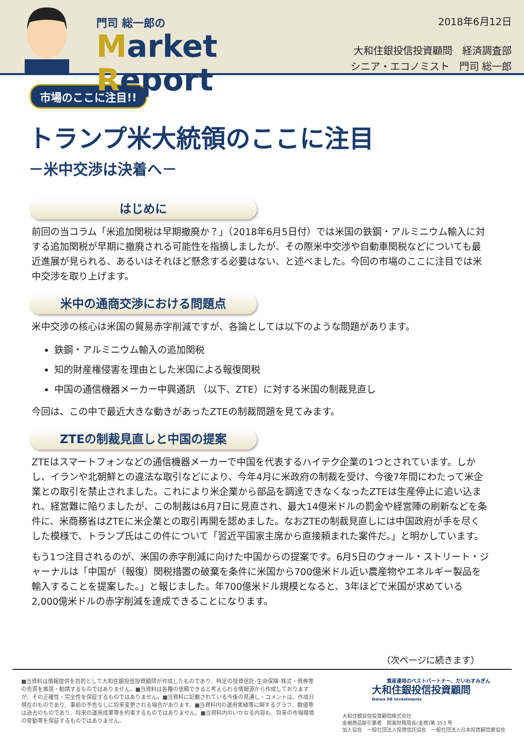門司 総一郎の
Market Report
2018年6月12日
大和住銀投信投資顧問　経済調査部
シニア・エコノミスト　門司 総一郎
市場のここに注目!!
トランプ米大統領のここに注目
－米中交渉は決着へ－
はじめに
前回の当コラム「米追加関税は早期撤廃か？」（2018年6月5日付）では米国の鉄鋼・アルミニウム輸入に対する追加関税が早期に撤廃される可能性を指摘しましたが、その際米中交渉や自動車関税などについても最近進展が見られる、あるいはそれほど懸念する必要はない、と述べました。今回の市場のここに注目では米中交渉を取り上げます。
米中の通商交渉における問題点
米中交渉の核心は米国の貿易赤字削減ですが、各論としては以下のような問題があります。
鉄鋼・アルミニウム輸入の追加関税
知的財産権侵害を理由とした米国による報復関税
中国の通信機器メーカー中興通訊 （以下、ZTE）に対する米国の制裁見直し
今回は、この中で最近大きな動きがあったZTEの制裁問題を見てみます。
ZTEの制裁見直しと中国の提案
ZTEはスマートフォンなどの通信機器メーカーで中国を代表するハイテク企業の1つとされています。しかし、イランや北朝鮮との違法な取引などにより、今年4月に米政府の制裁を受け、今後7年間にわたって米企業との取引を禁止されました。これにより米企業から部品を調達できなくなったZTEは生産停止に追い込まれ、経営難に陥りましたが、この制裁は6月7日に見直され、最大14億米ドルの罰金や経営陣の刷新などを条件に、米商務省はZTEに米企業との取引再開を認めました。なおZTEの制裁見直しには中国政府が手を尽くした模様で、トランプ氏はこの件について「習近平国家主席から直接頼まれた案件だ。」と明かしています。
もう1つ注目されるのが、米国の赤字削減に向けた中国からの提案です。6月5日のウォール・ストリート・ジャーナルは「中国が（報復）関税措置の破棄を条件に米国から700億米ドル近い農産物やエネルギー製品を輸入することを提案した。」と報じました。年700億米ドル規模となると、3年ほどで米国が求めている2,000億米ドルの赤字削減を達成できることになります。
（次ページに続きます）
■当資料は情報提供を目的として大和住銀投信投資顧問が作成したものであり、特定の投資信託･生命保険･株式・債券等の売買を推奨・勧誘するものではありません。■当資料は各種の信頼できると考えられる情報源から作成しておりますが、その正確性・完全性を保証するものではありません。■当資料に記載されている今後の見通し・コメントは、作成日現在のものであり、事前の予告なしに将来変更される場合があります。■当資料内の運用実績等に関するグラフ、数値等は過去のものであり、将来の運用成果等を約束するものではありません。■当資料内のいかなる内容も、将来の市場環境の変動等を保証するものではありません。
資産運用のベストパートナー、だいわすみぎん
大和住銀投信投資顧問
Daiwa SB Investments
大和住銀投信投資顧問株式会社
金融商品取引業者　関東財務局長(金商)第 353 号
加入協会　一般社団法人投資信託協会　一般社団法人日本投資顧問業協会